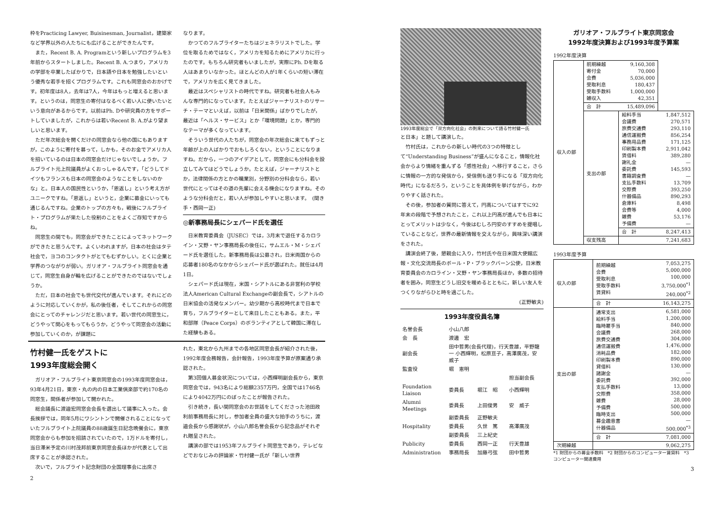枠をPracticing Lawyer, Buisinesman, Journalist，建築家など学界以外の人たちにも広げることができたんです。
また，Recent B. A. Programという新しいプログラムを3年前からスタートしました。Recent B. A.つまり，アメリカの学部を卒業したばかりで，日本語や日本を勉強したいという優秀な若手を招くプログラムです。これも同窓会のおかげです。初年度は8人，去年は7人，今年はもっと増えると思います。というのは，同窓生の寄付はなるべく若い人に使いたいという意向があるからです。以前はPh. Dや研究員の方をサポートしていましたが，これからは若いRecent B. A.がより望ましいと思います。
ただ年次総会を開くだけの同窓会なら他の国にもありますが，このように寄付を募って，しかも，そのお金でアメリカ人を招いているのは日本の同窓会だけじゃないでしょうか。フルブライト元上院議員がよくおっしゃるんです，「どうしてドイツもフランスも日本の同窓会のようなことをしないのかな」と。日本人の国民性というか，「恩返し」という考え方がユニークですね。「恩返し」というと，企業に募金にいっても通じるんですね。企業のトップの方々も，戦後にフルブライト・プログラムが果たした役割のことをよくご存知ですからね。
同窓生の間でも，同窓会ができたことによってネットワークができたと思うんです。よくいわれますが，日本の社会はタテ社会で，ヨコのコンタクトがとてもむずかしい。とくに企業と学界のつながりが弱い。ガリオア・フルブライト同窓会を通じて，同窓生自身が輪を広げることができたのではないでしょうか。
ただ，日本の社会でも世代交代が進んでいます。それにどのように対応していくかが，私の後任者，そしてこれからの同窓会にとってのチャレンジだと思います。若い世代の同窓生に，どうやって関心をもってもらうか，どうやって同窓会の活動に参加していくのか，が課題に
なります。
かつてのフルブライターたちはジェネラリストでした。学位を取るためではなく，アメリカを知るためにアメリカに行ったのです。もちろん研究者もいましたが，実際にPh. Dを取る人はあまりいなかった。ほとんどの人が1年くらいの短い滞在で，アメリカを広く見てきました。
最近はスペシャリストの時代ですね。研究者も社会人もみんな専門的になっています。たとえばジャーナリストのリサーチ・テーマといえば，以前は「日米関係」ばかりでしたが，最近は「ヘルス・サービス」とか「環境問題」とか，専門的なテーマが多くなっています。
そういう世代の人たちが，同窓会の年次総会に来てもずっと年齢が上の人ばかりでおもしろくない，ということになりますね。だから，一つのアイデアとして，同窓会にも分科会を設立してみてはどうでしょうか。たとえば，ジャーナリストとか，法律関係の方とかの職業別，分野別の分科会なら，若い世代にとってはその道の先輩に会える機会になりますね。そのような分科会だと，若い人が参加しやすいと思います。　(聞き手・西岡一正)
◎新事務局長にシェパード氏を選任
日米教育委員会（JUSEC）では，3月末で退任するカロライン・又野・ヤン事務局長の後任に，サムエル・M・シェパード氏を選任した。新事務局長は公募され，日米両国からの応募者180名のなかからシェパード氏が選ばれた。就任は4月1日。
シェパード氏は現在，米国・シアトルにある非営利の学校法人American Cultural Exchangeの副会長で，シアトルの日米協会の活発なメンバー。幼少期から高校時代まで日本で育ち，フルブライターとして来日したこともある。また，平和部隊（Peace Corps）のボランティアとして韓国に滞在した経験もある。
竹村健一氏をゲストに
1993年度総会開く
ガリオア・フルブライト東京同窓会の1993年度同窓会は，93年4月21日，東京・丸の内の日本工業倶楽部で約170名の同窓生，関係者が参加して開かれた。
総会議長に渡邉宏同窓会会長を選出して議事に入った。会長挨拶では，同年5月にワシントンで開催されることになっていたフルブライト上院議員の88歳誕生日記念晩餐会に，東京同窓会からも参加を招請されていたので，1万ドルを寄付し，当日滞米予定の川村茂邦前東京同窓会長ほかが代表として出席することが承認された。
次いで，フルブライト記念財団の全国理事会に出席さ
2
れた，東北から九州までの各地区同窓会長が紹介された後，1992年度会務報告，会計報告，1993年度予算が原案通り承認された。
第3回個人募金状況については，小西輝明副会長から，東京同窓会では，943名により総額2357万円，全国では1746名により4042万円にのぼったことが報告された。
引き続き，長い間同窓会のお世話をしてくださった池田政利前事務局長に対し，参加者全員の盛大な拍手のうちに，渡邉会長から感謝状が，小山八郎名誉会長から記念品がそれぞれ贈呈された。
講演の部では1953年フルブライト同窓生であり，テレビなどでおなじみの評論家・竹村健一氏が「新しい世界
1993年度総会で「双方向化社会」の到来について語る竹村健一氏
と日本」と題して講演した。
竹村氏は，これからの新しい時代の3つの特徴として“Understanding Business”が盛んになること，情報化社会からより情緒を重んずる「感性社会」へ移行すること，さらに情報の一方的な発信から，受信側も送り手になる「双方向化時代」になるだろう，ということを具体例を挙げながら，わかりやすく話された。
その後，参加者の質問に答えて，円高についてはすでに92年末の段階で予想されたこと，これ以上円高が進んでも日本にとってメリットは少なく，今後はむしろ円安のすすめを提唱していることなど，世界の最新情報を交えながら，興味深い講演をされた。
講演会終了後，懇親会に入り，竹村氏や在日米国大使館広報・文化交流局長のボール・P・ブラックバーン公使，日米教育委員会のカロライン・又野・ヤン事務局長ほか，多数の招待者を囲み，同窓生どうし旧交を暖めるとともに，新しい友人をつくりながらひと時を過ごした。
(正野敏夫)
1993年度役員名簿
| 名誉会長 | 小山八郎 | | |
| 会 長 | 渡邊 宏 | | |
| 副会長 | 田中哲男(会長代理)，行天豊雄，平野龍一 小西輝明，松原亘子，高澤廣茂，安 威子 | | |
| 監査役 | 堀 憲明 | | |
| | | | 担当副会長 |
| Foundation Liaison | 委員長 | 堀江 昭 | 小西輝明 |
| Alumni Meetings | 委員長 | 上田俊男 | 安 威子 |
| | 副委員長 | 正野敏夫 | |
| Hospitality | 委員長 | 久世 篤 | 高澤廣茂 |
| | 副委員長 | 三上紀史 | |
| Publicity | 委員長 | 西岡一正 | 行天豊雄 |
| Administration | 事務局長 | 加藤弓弦 | 田中哲男 |
ガリオア・フルブライト東京同窓会
1992年度決算および1993年度予算案
1992年度決算
| 収入の部 | 前期繰越 寄付金 会費 受取利息 受取手数料 雑収入 | 9,160,308 70,000 5,036,000 180,437 1,000,000 42,351 | |
| | 合 計 | 15,489,096 | |
| | 支出の部 | 給料手当 会議費 旅費交通費 通信運搬費 事務用品費 印刷製本費 賃借料 謝礼金 委託費 書籍調査費 支払手数料 交際費 什器備品 倉庫料 会費等 雑費 予備費 | 1,847,512 270,571 293,110 856,254 171,125 2,911,042 389,280 — 145,593 — 13,709 393,250 890,293 8,498 4,000 53,176 — |
| | | 合 計 | 8,247,413 |
| | 収支残高 | | 7,241,683 |
1993年度予算
| 収入の部 | 前期繰越 会費 受取利息 受取手数料 賃貸料 | 7,053,275 5,000,000 100,000 3,750,000<sup>*1</sup> 240,000<sup>*2</sup> |
| | 合 計 | 16,143,275 |
| 支出の部 | 通常支出 給料手当 臨時雇手当 会議費 旅費交通費 通信運搬費 消耗品費 印刷製本費 貸借料 諸謝金 委託費 支払手数料 交際費 雑費 予備費 臨時支出 募金趣意書 什器備品 | 6,581,000 1,200,000 840,000 268,000 304,000 1,476,000 182,000 890,000 130,000 — 392,000 13,000 358,000 28,000 500,000 500,000 — 500,000<sup>*3</sup> |
| | 合 計 | 7,081,000 |
| 次期繰越 | | 9,062,275 |
*1 財団からの募金手数料　*2 財団からのコンピューター賃貸料　*3 コンピューター関連費用
3